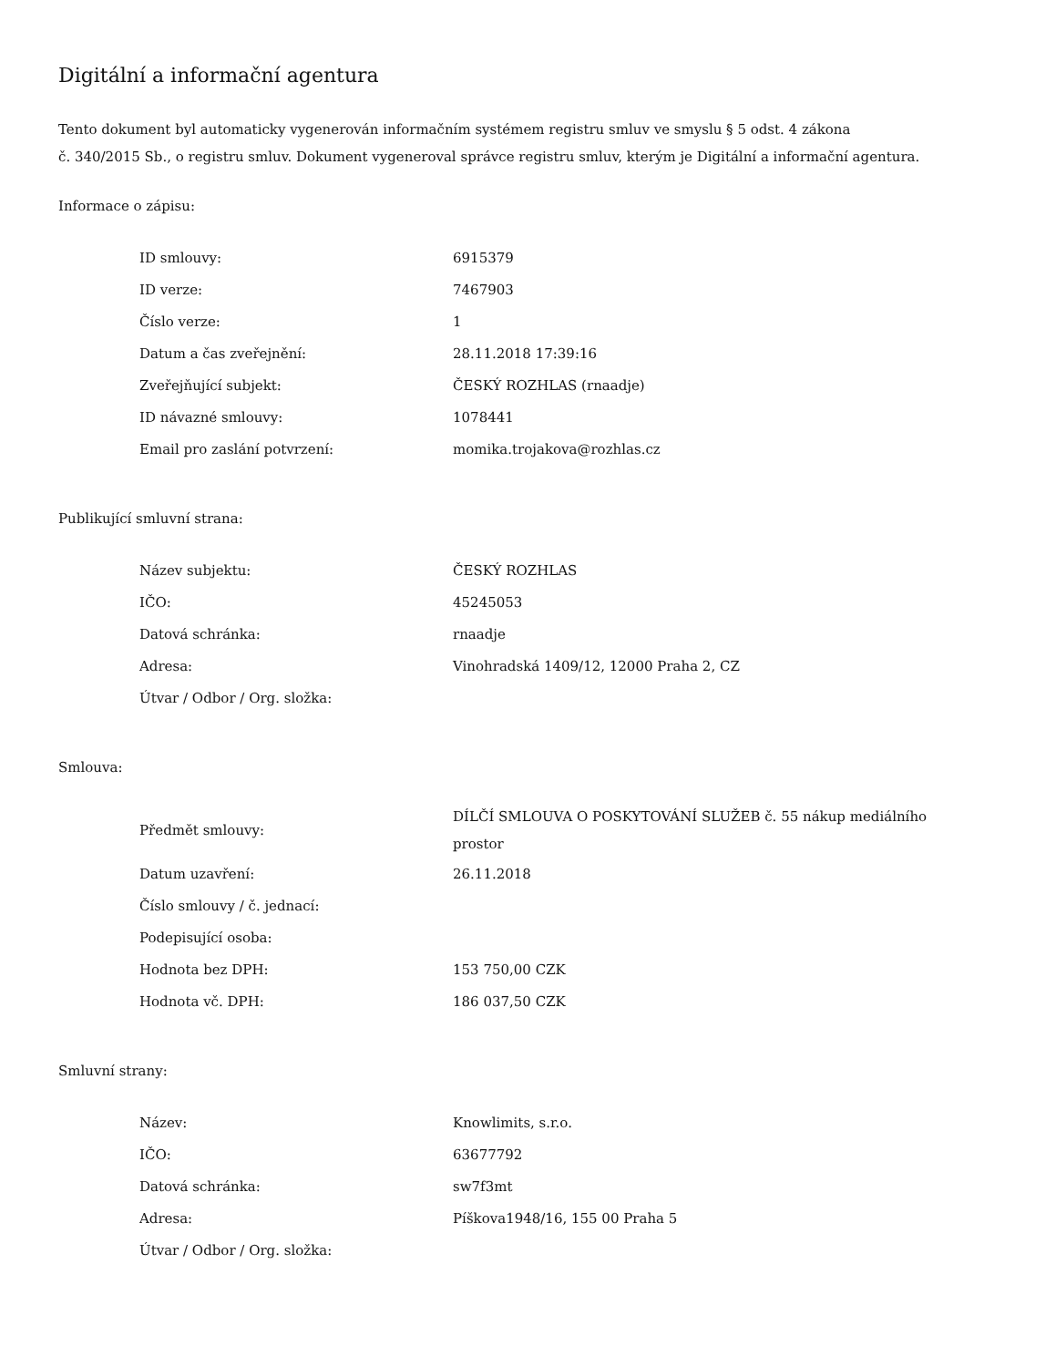Digitální a informační agentura
Tento dokument byl automaticky vygenerován informačním systémem registru smluv ve smyslu § 5 odst. 4 zákona
č. 340/2015 Sb., o registru smluv. Dokument vygeneroval správce registru smluv, kterým je Digitální a informační agentura.
Informace o zápisu:
| ID smlouvy: | 6915379 |
| ID verze: | 7467903 |
| Číslo verze: | 1 |
| Datum a čas zveřejnění: | 28.11.2018 17:39:16 |
| Zveřejňující subjekt: | ČESKÝ ROZHLAS (rnaadje) |
| ID návazné smlouvy: | 1078441 |
| Email pro zaslání potvrzení: | momika.trojakova@rozhlas.cz |
Publikující smluvní strana:
| Název subjektu: | ČESKÝ ROZHLAS |
| IČO: | 45245053 |
| Datová schránka: | rnaadje |
| Adresa: | Vinohradská 1409/12, 12000 Praha 2, CZ |
| Útvar / Odbor / Org. složka: | |
Smlouva:
| Předmět smlouvy: | DÍLČÍ SMLOUVA O POSKYTOVÁNÍ SLUŽEB č. 55 nákup mediálního prostor |
| Datum uzavření: | 26.11.2018 |
| Číslo smlouvy / č. jednací: | |
| Podepisující osoba: | |
| Hodnota bez DPH: | 153 750,00 CZK |
| Hodnota vč. DPH: | 186 037,50 CZK |
Smluvní strany:
| Název: | Knowlimits, s.r.o. |
| IČO: | 63677792 |
| Datová schránka: | sw7f3mt |
| Adresa: | Píškova1948/16, 155 00 Praha 5 |
| Útvar / Odbor / Org. složka: | |